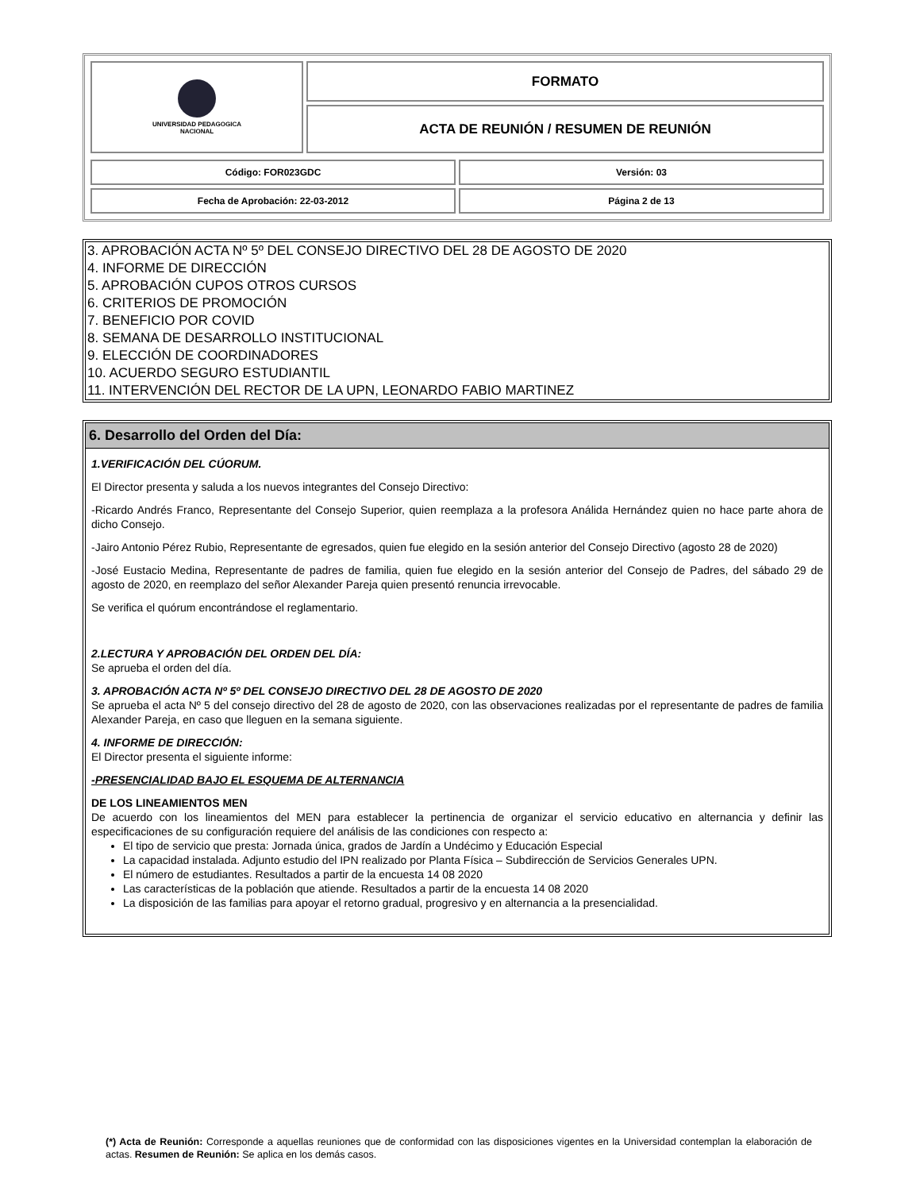| UNIVERSIDAD PEDAGOGICA NACIONAL | FORMATO |
| | ACTA DE REUNIÓN / RESUMEN DE REUNIÓN |
| Código: FOR023GDC | Versión: 03 |
| Fecha de Aprobación: 22-03-2012 | Página 2 de 13 |
3. APROBACIÓN ACTA Nº 5º DEL CONSEJO DIRECTIVO DEL 28 DE AGOSTO DE 2020
4. INFORME DE DIRECCIÓN
5. APROBACIÓN CUPOS OTROS CURSOS
6. CRITERIOS DE PROMOCIÓN
7. BENEFICIO POR COVID
8. SEMANA DE DESARROLLO INSTITUCIONAL
9. ELECCIÓN DE COORDINADORES
10. ACUERDO SEGURO ESTUDIANTIL
11. INTERVENCIÓN DEL RECTOR DE LA UPN, LEONARDO FABIO MARTINEZ
6. Desarrollo del Orden del Día:
1.VERIFICACIÓN DEL CÚORUM.
El Director presenta y saluda a los nuevos integrantes del Consejo Directivo:
-Ricardo Andrés Franco, Representante del Consejo Superior, quien reemplaza a la profesora Análida Hernández quien no hace parte ahora de dicho Consejo.
-Jairo Antonio Pérez Rubio, Representante de egresados, quien fue elegido en la sesión anterior del Consejo Directivo (agosto 28 de 2020)
-José Eustacio Medina, Representante de padres de familia, quien fue elegido en la sesión anterior del Consejo de Padres, del sábado 29 de agosto de 2020, en reemplazo del señor Alexander Pareja quien presentó renuncia irrevocable.
Se verifica el quórum encontrándose el reglamentario.
2.LECTURA Y APROBACIÓN DEL ORDEN DEL DÍA:
Se aprueba el orden del día.
3. APROBACIÓN ACTA Nº 5º DEL CONSEJO DIRECTIVO DEL 28 DE AGOSTO DE 2020
Se aprueba el acta Nº 5 del consejo directivo del 28 de agosto de 2020, con las observaciones realizadas por el representante de padres de familia Alexander Pareja, en caso que lleguen en la semana siguiente.
4. INFORME DE DIRECCIÓN:
El Director presenta el siguiente informe:
-PRESENCIALIDAD BAJO EL ESQUEMA DE ALTERNANCIA
DE LOS LINEAMIENTOS MEN
De acuerdo con los lineamientos del MEN para establecer la pertinencia de organizar el servicio educativo en alternancia y definir las especificaciones de su configuración requiere del análisis de las condiciones con respecto a:
El tipo de servicio que presta: Jornada única, grados de Jardín a Undécimo y Educación Especial
La capacidad instalada. Adjunto estudio del IPN realizado por Planta Física – Subdirección de Servicios Generales UPN.
El número de estudiantes. Resultados a partir de la encuesta 14 08 2020
Las características de la población que atiende. Resultados a partir de la encuesta 14 08 2020
La disposición de las familias para apoyar el retorno gradual, progresivo y en alternancia a la presencialidad.
(*) Acta de Reunión: Corresponde a aquellas reuniones que de conformidad con las disposiciones vigentes en la Universidad contemplan la elaboración de actas. Resumen de Reunión: Se aplica en los demás casos.